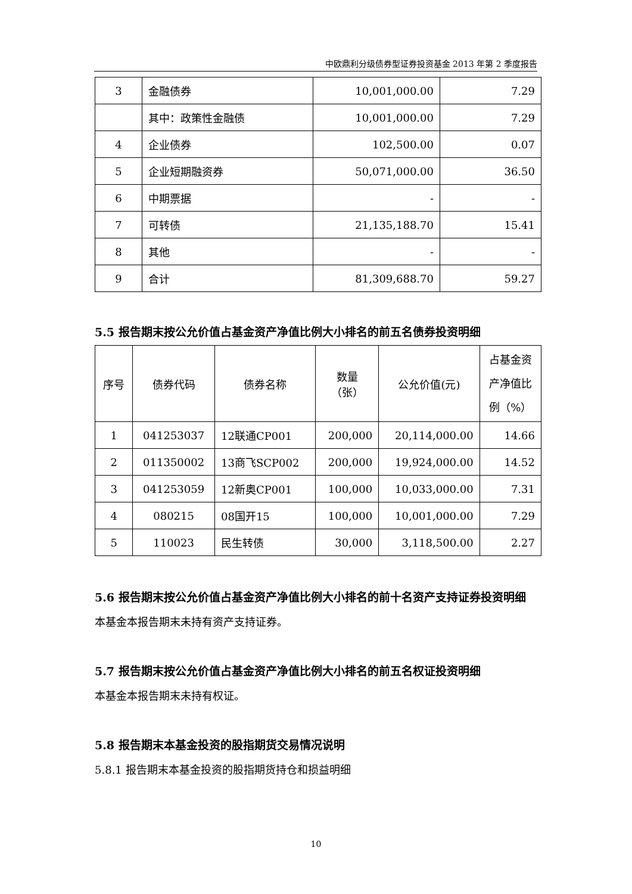中欧鼎利分级债券型证券投资基金 2013 年第 2 季度报告
| 3 | 金融债券 | 10,001,000.00 | 7.29 |
| | 其中：政策性金融债 | 10,001,000.00 | 7.29 |
| 4 | 企业债券 | 102,500.00 | 0.07 |
| 5 | 企业短期融资券 | 50,071,000.00 | 36.50 |
| 6 | 中期票据 | - | - |
| 7 | 可转债 | 21,135,188.70 | 15.41 |
| 8 | 其他 | - | - |
| 9 | 合计 | 81,309,688.70 | 59.27 |
5.5 报告期末按公允价值占基金资产净值比例大小排名的前五名债券投资明细
| 序号 | 债券代码 | 债券名称 | 数量 （张） | 公允价值(元) | 占基金资 产净值比 例（%） |
| --- | --- | --- | --- | --- | --- |
| 1 | 041253037 | 12联通CP001 | 200,000 | 20,114,000.00 | 14.66 |
| 2 | 011350002 | 13商飞SCP002 | 200,000 | 19,924,000.00 | 14.52 |
| 3 | 041253059 | 12新奥CP001 | 100,000 | 10,033,000.00 | 7.31 |
| 4 | 080215 | 08国开15 | 100,000 | 10,001,000.00 | 7.29 |
| 5 | 110023 | 民生转债 | 30,000 | 3,118,500.00 | 2.27 |
5.6 报告期末按公允价值占基金资产净值比例大小排名的前十名资产支持证券投资明细
本基金本报告期末未持有资产支持证券。
5.7 报告期末按公允价值占基金资产净值比例大小排名的前五名权证投资明细
本基金本报告期末未持有权证。
5.8 报告期末本基金投资的股指期货交易情况说明
5.8.1 报告期末本基金投资的股指期货持仓和损益明细
10